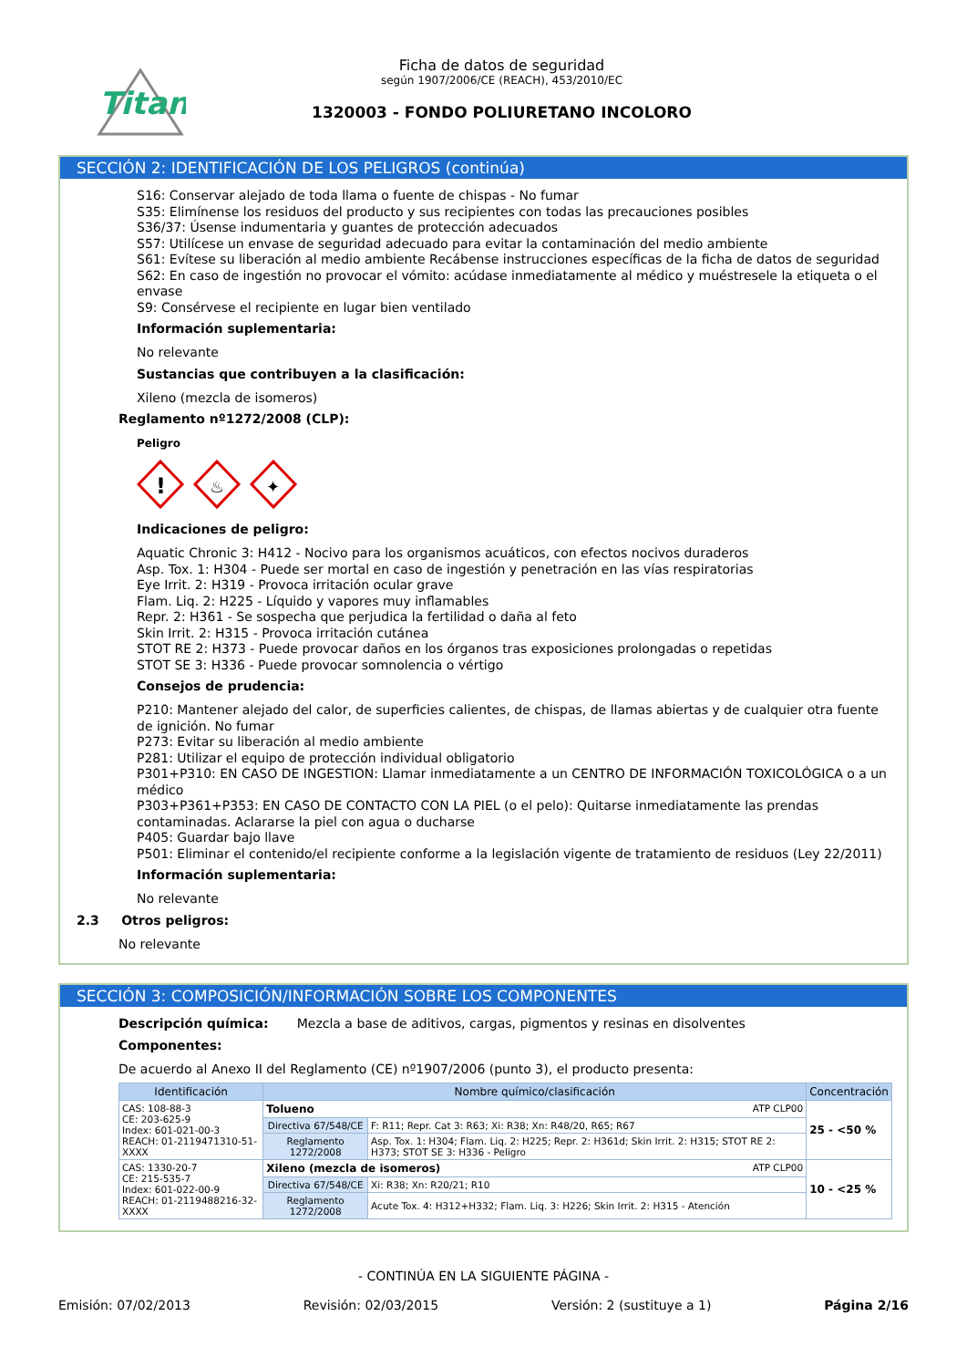Titan
Ficha de datos de seguridad
según 1907/2006/CE (REACH), 453/2010/EC
1320003 - FONDO POLIURETANO INCOLORO
SECCIÓN 2: IDENTIFICACIÓN DE LOS PELIGROS (continúa)
S16: Conservar alejado de toda llama o fuente de chispas - No fumar
S35: Elimínense los residuos del producto y sus recipientes con todas las precauciones posibles
S36/37: Úsense indumentaria y guantes de protección adecuados
S57: Utilícese un envase de seguridad adecuado para evitar la contaminación del medio ambiente
S61: Evítese su liberación al medio ambiente Recábense instrucciones específicas de la ficha de datos de seguridad
S62: En caso de ingestión no provocar el vómito: acúdase inmediatamente al médico y muéstresele la etiqueta o el envase
S9: Consérvese el recipiente en lugar bien ventilado
Información suplementaria:
No relevante
Sustancias que contribuyen a la clasificación:
Xileno (mezcla de isomeros)
Reglamento nº1272/2008 (CLP):
Peligro
!
♨
✦
Indicaciones de peligro:
Aquatic Chronic 3: H412 - Nocivo para los organismos acuáticos, con efectos nocivos duraderos
Asp. Tox. 1: H304 - Puede ser mortal en caso de ingestión y penetración en las vías respiratorias
Eye Irrit. 2: H319 - Provoca irritación ocular grave
Flam. Liq. 2: H225 - Líquido y vapores muy inflamables
Repr. 2: H361 - Se sospecha que perjudica la fertilidad o daña al feto
Skin Irrit. 2: H315 - Provoca irritación cutánea
STOT RE 2: H373 - Puede provocar daños en los órganos tras exposiciones prolongadas o repetidas
STOT SE 3: H336 - Puede provocar somnolencia o vértigo
Consejos de prudencia:
P210: Mantener alejado del calor, de superficies calientes, de chispas, de llamas abiertas y de cualquier otra fuente de ignición. No fumar
P273: Evitar su liberación al medio ambiente
P281: Utilizar el equipo de protección individual obligatorio
P301+P310: EN CASO DE INGESTION: Llamar inmediatamente a un CENTRO DE INFORMACIÓN TOXICOLÓGICA o a un médico
P303+P361+P353: EN CASO DE CONTACTO CON LA PIEL (o el pelo): Quitarse inmediatamente las prendas contaminadas. Aclararse la piel con agua o ducharse
P405: Guardar bajo llave
P501: Eliminar el contenido/el recipiente conforme a la legislación vigente de tratamiento de residuos (Ley 22/2011)
Información suplementaria:
No relevante
2.3 Otros peligros:
No relevante
SECCIÓN 3: COMPOSICIÓN/INFORMACIÓN SOBRE LOS COMPONENTES
Descripción química: Mezcla a base de aditivos, cargas, pigmentos y resinas en disolventes
Componentes:
De acuerdo al Anexo II del Reglamento (CE) nº1907/2006 (punto 3), el producto presenta:
| Identificación | Nombre químico/clasificación | | Concentración |
| --- | --- | --- | --- |
| CAS: 108-88-3 CE: 203-625-9 Index: 601-021-00-3 REACH: 01-2119471310-51-XXXX | Tolueno ATP CLP00 | | 25 - <50 % |
| | Directiva 67/548/CE | F: R11; Repr. Cat 3: R63; Xi: R38; Xn: R48/20, R65; R67 | |
| | Reglamento 1272/2008 | Asp. Tox. 1: H304; Flam. Liq. 2: H225; Repr. 2: H361d; Skin Irrit. 2: H315; STOT RE 2: H373; STOT SE 3: H336 - Peligro | |
| CAS: 1330-20-7 CE: 215-535-7 Index: 601-022-00-9 REACH: 01-2119488216-32-XXXX | Xileno (mezcla de isomeros) ATP CLP00 | | 10 - <25 % |
| | Directiva 67/548/CE | Xi: R38; Xn: R20/21; R10 | |
| | Reglamento 1272/2008 | Acute Tox. 4: H312+H332; Flam. Liq. 3: H226; Skin Irrit. 2: H315 - Atención | |
- CONTINÚA EN LA SIGUIENTE PÁGINA -
Emisión: 07/02/2013 Revisión: 02/03/2015 Versión: 2 (sustituye a 1) Página 2/16